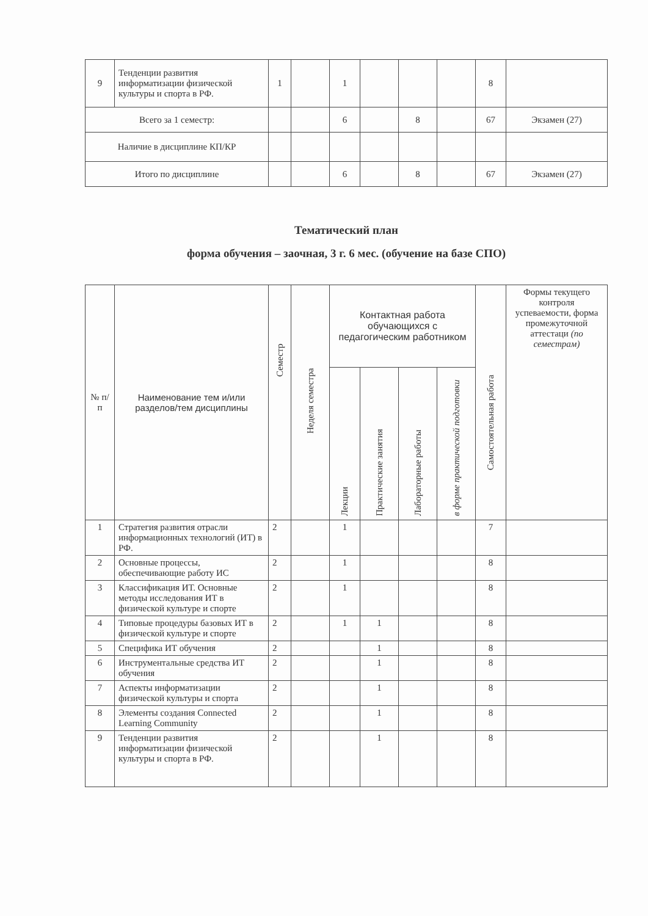| 9 | Тенденции развития информатизации физической культуры и спорта в РФ. | 1 | | 1 | | | | 8 | |
| Всего за 1 семестр: | | | | 6 | | 8 | | 67 | Экзамен (27) |
| Наличие в дисциплине КП/КР | | | | | | | | | |
| Итого по дисциплине | | | | 6 | | 8 | | 67 | Экзамен (27) |
Тематический план
форма обучения – заочная, 3 г. 6 мес. (обучение на базе СПО)
| № п/п | Наименование тем и/или разделов/тем дисциплины | Семестр | Неделя семестра | Контактная работа обучающихся с педагогическим работником | | | | Самостоятельная работа | Формы текущего контроля успеваемости, форма промежуточной аттестаци (по семестрам) |
| --- | --- | --- | --- | --- | --- | --- | --- | --- | --- |
| | | | | Лекции | Практические занятия | Лабораторные работы | в форме практической подготовки | | |
| 1 | Стратегия развития отрасли информационных технологий (ИТ) в РФ. | 2 | | 1 | | | | 7 | |
| 2 | Основные процессы, обеспечивающие работу ИС | 2 | | 1 | | | | 8 | |
| 3 | Классификация ИТ. Основные методы исследования ИТ в физической культуре и спорте | 2 | | 1 | | | | 8 | |
| 4 | Типовые процедуры базовых ИТ в физической культуре и спорте | 2 | | 1 | 1 | | | 8 | |
| 5 | Специфика ИТ обучения | 2 | | | 1 | | | 8 | |
| 6 | Инструментальные средства ИТ обучения | 2 | | | 1 | | | 8 | |
| 7 | Аспекты информатизации физической культуры и спорта | 2 | | | 1 | | | 8 | |
| 8 | Элементы создания Connected Learning Community | 2 | | | 1 | | | 8 | |
| 9 | Тенденции развития информатизации физической культуры и спорта в РФ. | 2 | | | 1 | | | 8 | |